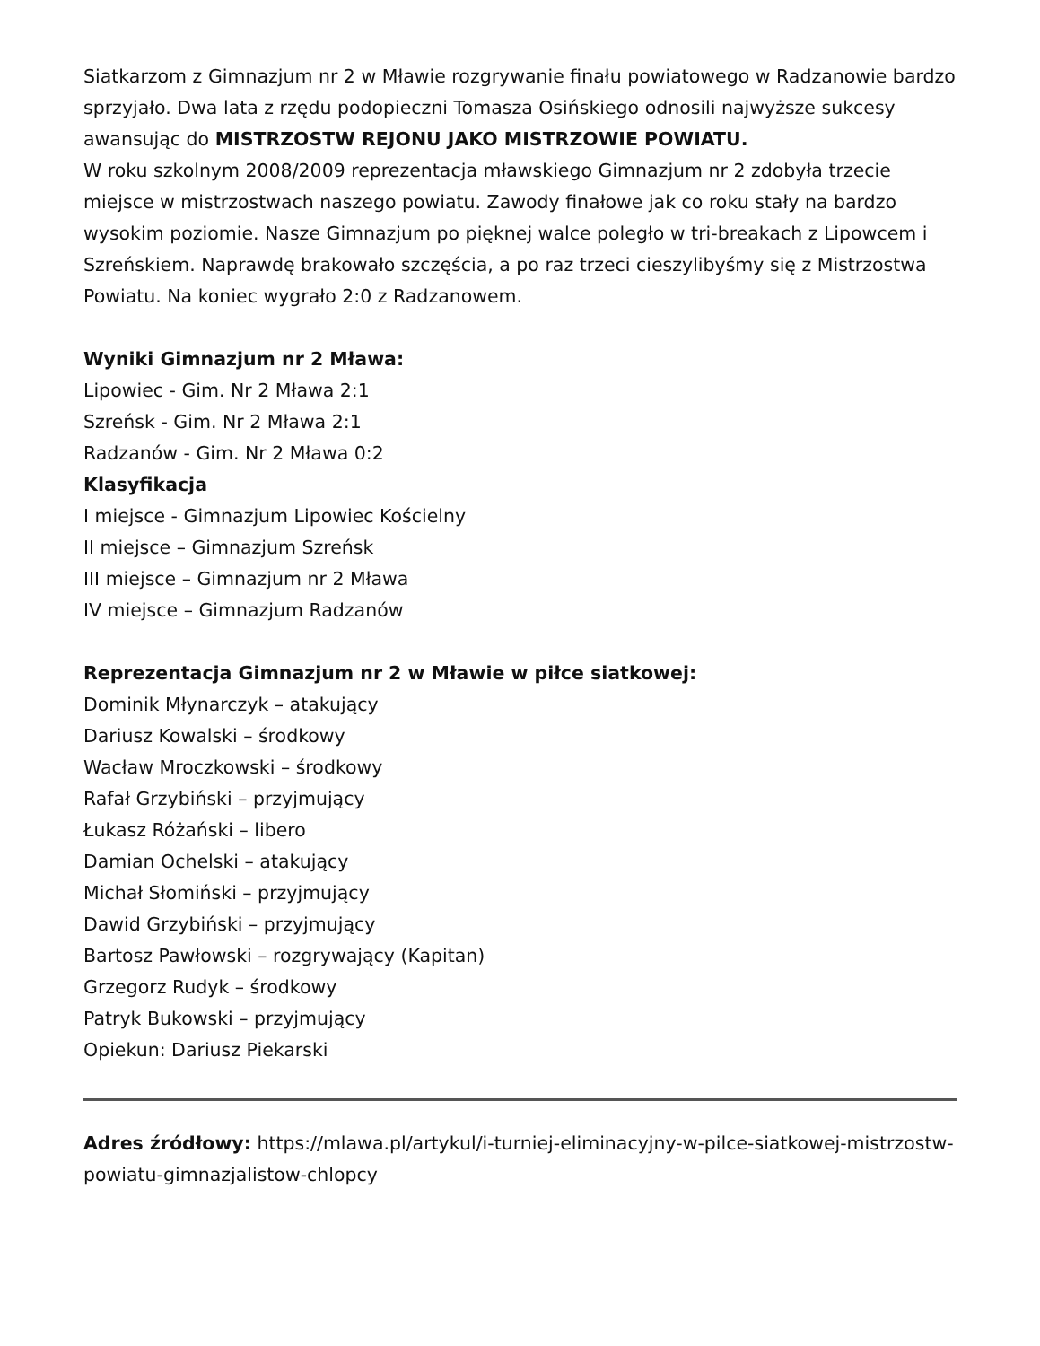Siatkarzom z Gimnazjum nr 2 w Mławie rozgrywanie finału powiatowego w Radzanowie bardzo sprzyjało. Dwa lata z rzędu podopieczni Tomasza Osińskiego odnosili najwyższe sukcesy awansując do MISTRZOSTW REJONU JAKO MISTRZOWIE POWIATU.
W roku szkolnym 2008/2009 reprezentacja mławskiego Gimnazjum nr 2 zdobyła trzecie miejsce w mistrzostwach naszego powiatu. Zawody finałowe jak co roku stały na bardzo wysokim poziomie. Nasze Gimnazjum po pięknej walce poległo w tri-breakach z Lipowcem i Szreńskiem. Naprawdę brakowało szczęścia, a po raz trzeci cieszylibyśmy się z Mistrzostwa Powiatu. Na koniec wygrało 2:0 z Radzanowem.
Wyniki Gimnazjum nr 2 Mława:
Lipowiec - Gim. Nr 2 Mława 2:1
Szreńsk - Gim. Nr 2 Mława 2:1
Radzanów - Gim. Nr 2 Mława 0:2
Klasyfikacja
I miejsce - Gimnazjum Lipowiec Kościelny
II miejsce – Gimnazjum Szreńsk
III miejsce – Gimnazjum nr 2 Mława
IV miejsce – Gimnazjum Radzanów
Reprezentacja Gimnazjum nr 2 w Mławie w piłce siatkowej:
Dominik Młynarczyk – atakujący
Dariusz Kowalski – środkowy
Wacław Mroczkowski – środkowy
Rafał Grzybiński – przyjmujący
Łukasz Różański – libero
Damian Ochelski – atakujący
Michał Słomiński – przyjmujący
Dawid Grzybiński – przyjmujący
Bartosz Pawłowski – rozgrywający (Kapitan)
Grzegorz Rudyk – środkowy
Patryk Bukowski – przyjmujący
Opiekun: Dariusz Piekarski
Adres źródłowy: https://mlawa.pl/artykul/i-turniej-eliminacyjny-w-pilce-siatkowej-mistrzostw-powiatu-gimnazjalistow-chlopcy